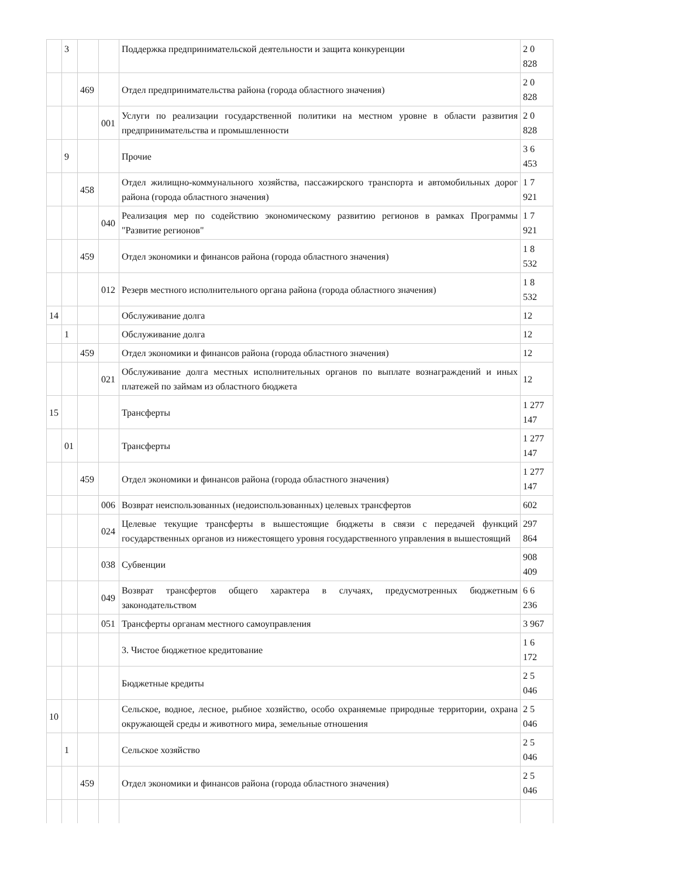| | 3 | | | Поддержка предпринимательской деятельности и защита конкуренции | 2 0 828 |
| | | 469 | | Отдел предпринимательства района (города областного значения) | 2 0 828 |
| | | | 001 | Услуги по реализации государственной политики на местном уровне в области развития предпринимательства и промышленности | 2 0 828 |
| | 9 | | | Прочие | 3 6 453 |
| | | 458 | | Отдел жилищно-коммунального хозяйства, пассажирского транспорта и автомобильных дорог района (города областного значения) | 1 7 921 |
| | | | 040 | Реализация мер по содействию экономическому развитию регионов в рамках Программы "Развитие регионов" | 1 7 921 |
| | | 459 | | Отдел экономики и финансов района (города областного значения) | 1 8 532 |
| | | | 012 | Резерв местного исполнительного органа района (города областного значения) | 1 8 532 |
| 14 | | | | Обслуживание долга | 12 |
| | 1 | | | Обслуживание долга | 12 |
| | | 459 | | Отдел экономики и финансов района (города областного значения) | 12 |
| | | | 021 | Обслуживание долга местных исполнительных органов по выплате вознаграждений и иных платежей по займам из областного бюджета | 12 |
| 15 | | | | Трансферты | 1 277 147 |
| | 01 | | | Трансферты | 1 277 147 |
| | | 459 | | Отдел экономики и финансов района (города областного значения) | 1 277 147 |
| | | | 006 | Возврат неиспользованных (недоиспользованных) целевых трансфертов | 602 |
| | | | 024 | Целевые текущие трансферты в вышестоящие бюджеты в связи с передачей функций государственных органов из нижестоящего уровня государственного управления в вышестоящий | 297 864 |
| | | | 038 | Субвенции | 908 409 |
| | | | 049 | Возврат трансфертов общего характера в случаях, предусмотренных бюджетным законодательством | 6 6 236 |
| | | | 051 | Трансферты органам местного самоуправления | 3 967 |
| | | | | 3. Чистое бюджетное кредитование | 1 6 172 |
| | | | | Бюджетные кредиты | 2 5 046 |
| 10 | | | | Сельское, водное, лесное, рыбное хозяйство, особо охраняемые природные территории, охрана окружающей среды и животного мира, земельные отношения | 2 5 046 |
| | 1 | | | Сельское хозяйство | 2 5 046 |
| | | 459 | | Отдел экономики и финансов района (города областного значения) | 2 5 046 |